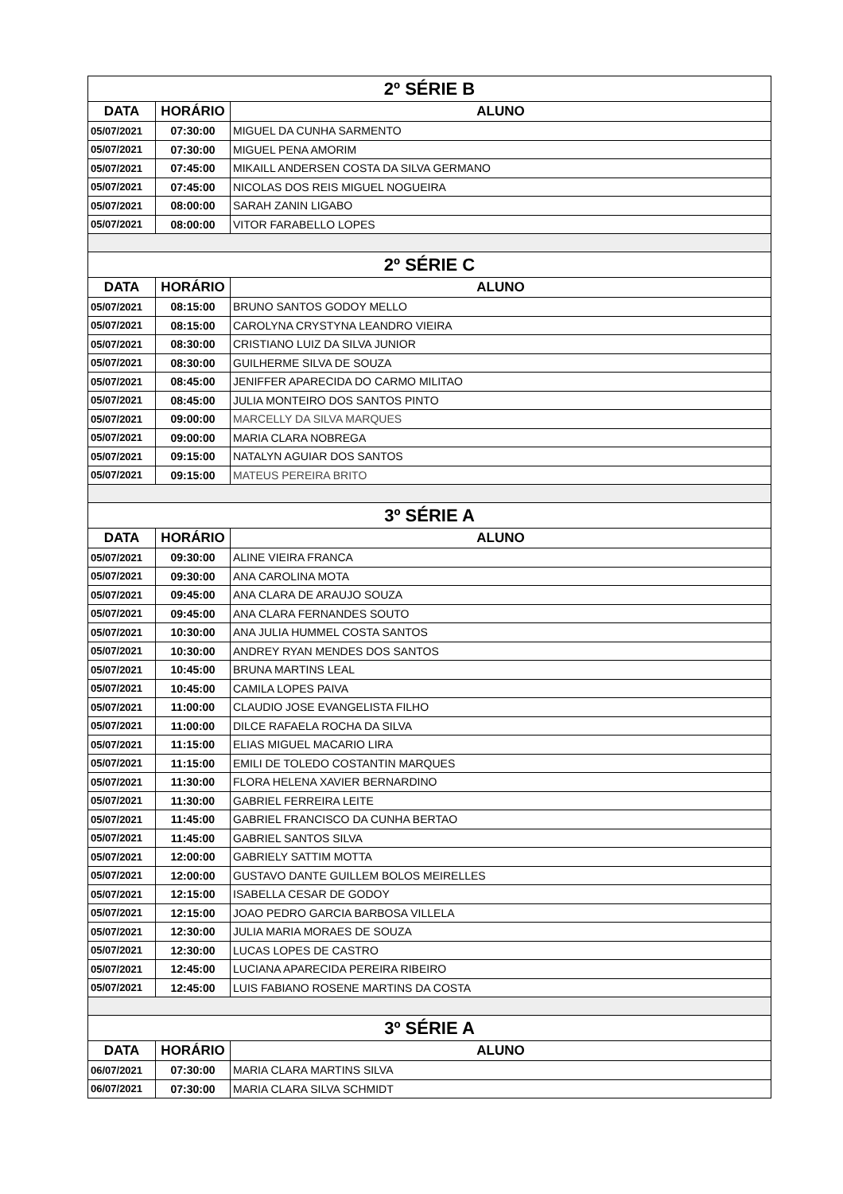| 2º SÉRIE B | | |
| --- | --- | --- |
| DATA | HORÁRIO | ALUNO |
| 05/07/2021 | 07:30:00 | MIGUEL DA CUNHA SARMENTO |
| 05/07/2021 | 07:30:00 | MIGUEL PENA AMORIM |
| 05/07/2021 | 07:45:00 | MIKAILL ANDERSEN COSTA DA SILVA GERMANO |
| 05/07/2021 | 07:45:00 | NICOLAS DOS REIS MIGUEL NOGUEIRA |
| 05/07/2021 | 08:00:00 | SARAH ZANIN LIGABO |
| 05/07/2021 | 08:00:00 | VITOR FARABELLO LOPES |
| 2º SÉRIE C | | |
| DATA | HORÁRIO | ALUNO |
| 05/07/2021 | 08:15:00 | BRUNO SANTOS GODOY MELLO |
| 05/07/2021 | 08:15:00 | CAROLYNA CRYSTYNA LEANDRO VIEIRA |
| 05/07/2021 | 08:30:00 | CRISTIANO LUIZ DA SILVA JUNIOR |
| 05/07/2021 | 08:30:00 | GUILHERME SILVA DE SOUZA |
| 05/07/2021 | 08:45:00 | JENIFFER APARECIDA DO CARMO MILITAO |
| 05/07/2021 | 08:45:00 | JULIA MONTEIRO DOS SANTOS PINTO |
| 05/07/2021 | 09:00:00 | MARCELLY DA SILVA MARQUES |
| 05/07/2021 | 09:00:00 | MARIA CLARA NOBREGA |
| 05/07/2021 | 09:15:00 | NATALYN AGUIAR DOS SANTOS |
| 05/07/2021 | 09:15:00 | MATEUS PEREIRA BRITO |
| 3º SÉRIE A | | |
| DATA | HORÁRIO | ALUNO |
| 05/07/2021 | 09:30:00 | ALINE VIEIRA FRANCA |
| 05/07/2021 | 09:30:00 | ANA CAROLINA MOTA |
| 05/07/2021 | 09:45:00 | ANA CLARA DE ARAUJO SOUZA |
| 05/07/2021 | 09:45:00 | ANA CLARA FERNANDES SOUTO |
| 05/07/2021 | 10:30:00 | ANA JULIA HUMMEL COSTA SANTOS |
| 05/07/2021 | 10:30:00 | ANDREY RYAN MENDES DOS SANTOS |
| 05/07/2021 | 10:45:00 | BRUNA MARTINS LEAL |
| 05/07/2021 | 10:45:00 | CAMILA LOPES PAIVA |
| 05/07/2021 | 11:00:00 | CLAUDIO JOSE EVANGELISTA FILHO |
| 05/07/2021 | 11:00:00 | DILCE RAFAELA ROCHA DA SILVA |
| 05/07/2021 | 11:15:00 | ELIAS MIGUEL MACARIO LIRA |
| 05/07/2021 | 11:15:00 | EMILI DE TOLEDO COSTANTIN MARQUES |
| 05/07/2021 | 11:30:00 | FLORA HELENA XAVIER BERNARDINO |
| 05/07/2021 | 11:30:00 | GABRIEL FERREIRA LEITE |
| 05/07/2021 | 11:45:00 | GABRIEL FRANCISCO DA CUNHA BERTAO |
| 05/07/2021 | 11:45:00 | GABRIEL SANTOS SILVA |
| 05/07/2021 | 12:00:00 | GABRIELY SATTIM MOTTA |
| 05/07/2021 | 12:00:00 | GUSTAVO DANTE GUILLEM BOLOS MEIRELLES |
| 05/07/2021 | 12:15:00 | ISABELLA CESAR DE GODOY |
| 05/07/2021 | 12:15:00 | JOAO PEDRO GARCIA BARBOSA VILLELA |
| 05/07/2021 | 12:30:00 | JULIA MARIA MORAES DE SOUZA |
| 05/07/2021 | 12:30:00 | LUCAS LOPES DE CASTRO |
| 05/07/2021 | 12:45:00 | LUCIANA APARECIDA PEREIRA RIBEIRO |
| 05/07/2021 | 12:45:00 | LUIS FABIANO ROSENE MARTINS DA COSTA |
| 3º SÉRIE A | | |
| DATA | HORÁRIO | ALUNO |
| 06/07/2021 | 07:30:00 | MARIA CLARA MARTINS SILVA |
| 06/07/2021 | 07:30:00 | MARIA CLARA SILVA SCHMIDT |